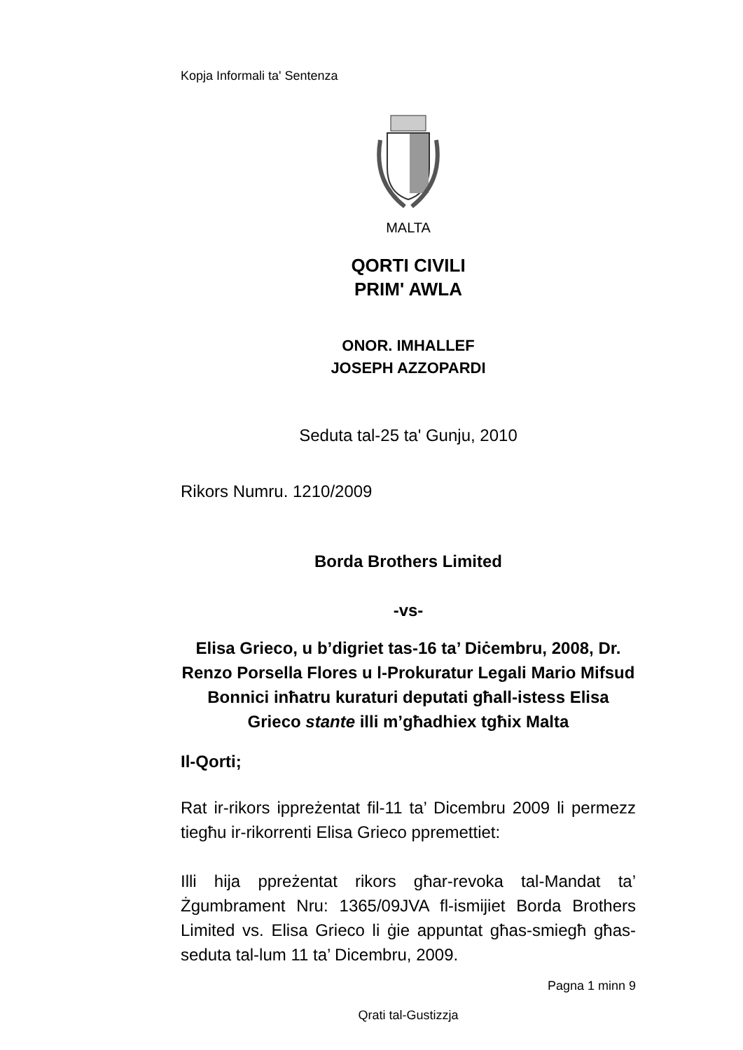Kopja Informali ta' Sentenza
MALTA
QORTI CIVILI
PRIM' AWLA
ONOR. IMHALLEF
JOSEPH AZZOPARDI
Seduta tal-25 ta' Gunju, 2010
Rikors Numru. 1210/2009
Borda Brothers Limited
-vs-
Elisa Grieco, u b’digriet tas-16 ta’ Diċembru, 2008, Dr. Renzo Porsella Flores u l-Prokuratur Legali Mario Mifsud Bonnici inħatru kuraturi deputati għall-istess Elisa Grieco stante illi m’għadhiex tgħix Malta
Il-Qorti;
Rat ir-rikors ippreżentat fil-11 ta’ Dicembru 2009 li permezz tiegħu ir-rikorrenti Elisa Grieco ppremettiet:
Illi hija ppreżentat rikors għar-revoka tal-Mandat ta’ Żgumbrament Nru: 1365/09JVA fl-ismijiet Borda Brothers Limited vs. Elisa Grieco li ġie appuntat għas-smiegħ għas-seduta tal-lum 11 ta’ Dicembru, 2009.
Pagna 1 minn 9
Qrati tal-Gustizzja